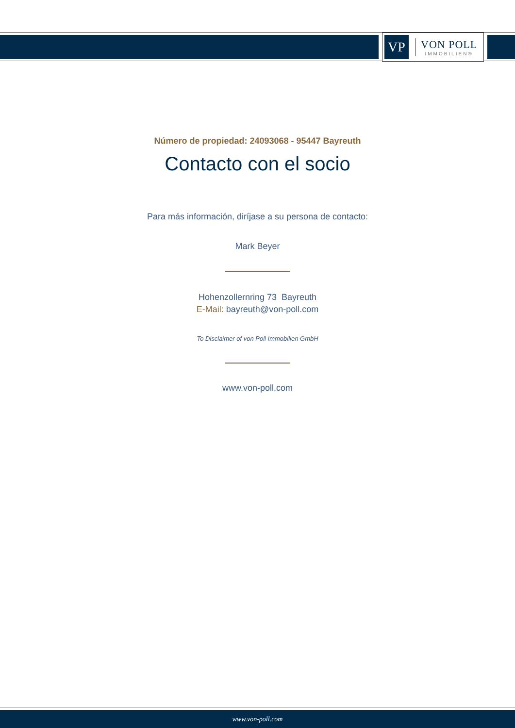VP
VON POLL
IMMOBILIEN®
Número de propiedad: 24093068 - 95447 Bayreuth
Contacto con el socio
Para más información, diríjase a su persona de contacto:
Mark Beyer
Hohenzollernring 73 Bayreuth
E-Mail: bayreuth@von-poll.com
To Disclaimer of von Poll Immobilien GmbH
www.von-poll.com
www.von-poll.com